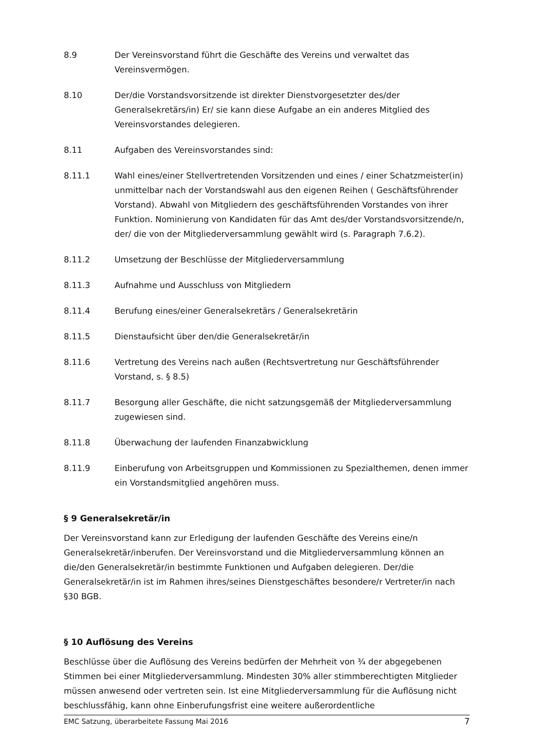8.9 Der Vereinsvorstand führt die Geschäfte des Vereins und verwaltet das Vereinsvermögen.
8.10 Der/die Vorstandsvorsitzende ist direkter Dienstvorgesetzter des/der Generalsekretärs/in) Er/ sie kann diese Aufgabe an ein anderes Mitglied des Vereinsvorstandes delegieren.
8.11 Aufgaben des Vereinsvorstandes sind:
8.11.1 Wahl eines/einer Stellvertretenden Vorsitzenden und eines / einer Schatzmeister(in) unmittelbar nach der Vorstandswahl aus den eigenen Reihen ( Geschäftsführender Vorstand). Abwahl von Mitgliedern des geschäftsführenden Vorstandes von ihrer Funktion. Nominierung von Kandidaten für das Amt des/der Vorstandsvorsitzende/n, der/ die von der Mitgliederversammlung gewählt wird (s. Paragraph 7.6.2).
8.11.2 Umsetzung der Beschlüsse der Mitgliederversammlung
8.11.3 Aufnahme und Ausschluss von Mitgliedern
8.11.4 Berufung eines/einer Generalsekretärs / Generalsekretärin
8.11.5 Dienstaufsicht über den/die Generalsekretär/in
8.11.6 Vertretung des Vereins nach außen (Rechtsvertretung nur Geschäftsführender Vorstand, s. § 8.5)
8.11.7 Besorgung aller Geschäfte, die nicht satzungsgemäß der Mitgliederversammlung zugewiesen sind.
8.11.8 Überwachung der laufenden Finanzabwicklung
8.11.9 Einberufung von Arbeitsgruppen und Kommissionen zu Spezialthemen, denen immer ein Vorstandsmitglied angehören muss.
§ 9 Generalsekretär/in
Der Vereinsvorstand kann zur Erledigung der laufenden Geschäfte des Vereins eine/n Generalsekretär/inberufen. Der Vereinsvorstand und die Mitgliederversammlung können an die/den Generalsekretär/in bestimmte Funktionen und Aufgaben delegieren. Der/die Generalsekretär/in ist im Rahmen ihres/seines Dienstgeschäftes besondere/r Vertreter/in nach §30 BGB.
§ 10 Auflösung des Vereins
Beschlüsse über die Auflösung des Vereins bedürfen der Mehrheit von ¾ der abgegebenen Stimmen bei einer Mitgliederversammlung. Mindesten 30% aller stimmberechtigten Mitglieder müssen anwesend oder vertreten sein. Ist eine Mitgliederversammlung für die Auflösung nicht beschlussfähig, kann ohne Einberufungsfrist eine weitere außerordentliche
EMC Satzung, überarbeitete Fassung Mai 2016 7